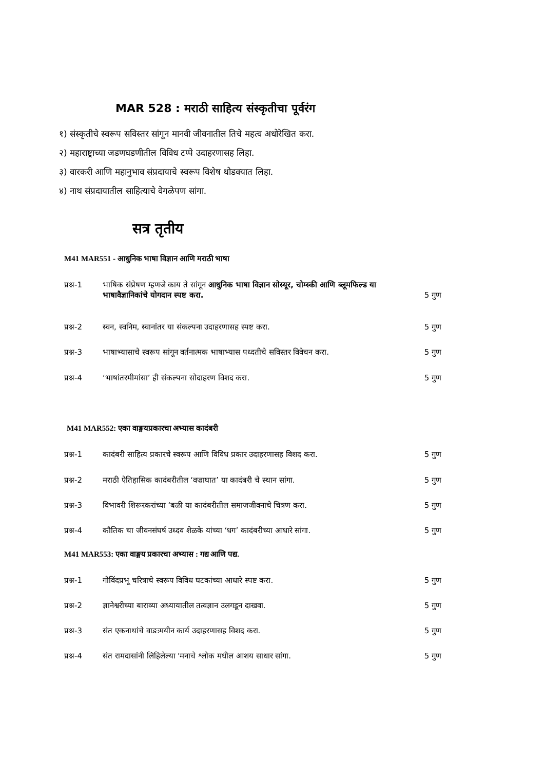MAR 528 : मराठी साहित्य संस्कृतीचा पूर्वरंग
१) संस्कृतीचे स्वरूप सविस्तर सांगून मानवी जीवनातील तिचे महत्व अधोरेखित करा.
२) महाराष्ट्राच्या जडणघडणीतील विविध टप्पे उदाहरणासह लिहा.
३) वारकरी आणि महानुभाव संप्रदायाचे स्वरूप विशेष थोडक्यात लिहा.
४) नाथ संप्रदायातील साहित्याचे वेगळेपण सांगा.
सत्र तृतीय
M41 MAR551 - आधुनिक भाषा विज्ञान आणि मराठी भाषा
प्रश्न-1 भाषिक संप्रेषण म्हणजे काय ते सांगून आधुनिक भाषा विज्ञान सोस्यूर, चोम्स्की आणि ब्लूमफिल्ड या भाषावैज्ञानिकांचे योगदान स्पष्ट करा. 5 गुण
प्रश्न-2 स्वन, स्वनिम, स्वानांतर या संकल्पना उदाहरणासह स्पष्ट करा. 5 गुण
प्रश्न-3 भाषाभ्यासाचे स्वरूप सांगून वर्तनात्मक भाषाभ्यास पध्दतीचे सविस्तर विवेचन करा. 5 गुण
प्रश्न-4 ‘भाषांतरमीमांसा’ ही संकल्पना सोदाहरण विशद करा. 5 गुण
M41 MAR552: एका वाङ्मयप्रकारचा अभ्यास कादंबरी
प्रश्न-1 कादंबरी साहित्य प्रकारचे स्वरूप आणि विविध प्रकार उदाहरणासह विशद करा. 5 गुण
प्रश्न-2 मराठी ऐतिहासिक कादंबरीतील ‘वज्राघात’ या कादंबरी चे स्थान सांगा. 5 गुण
प्रश्न-3 विभावरी शिरूरकरांच्या ‘बळी या कादंबरीतील समाजजीवनाचे चित्रण करा. 5 गुण
प्रश्न-4 कौतिक चा जीवनसंघर्ष उध्दव शेळके यांच्या ‘धग’ कादंबरीच्या आधारे सांगा. 5 गुण
M41 MAR553: एका वाङ्मय प्रकारचा अभ्यास : गद्य आणि पद्य.
प्रश्न-1 गोविंदप्रभू चरित्राचे स्वरूप विविध घटकांच्या आधारे स्पष्ट करा. 5 गुण
प्रश्न-2 ज्ञानेश्वरीच्या बाराव्या अध्यायातील तत्वज्ञान उलगडून दाखवा. 5 गुण
प्रश्न-3 संत एकनाथांचे वाङःमयीन कार्य उदाहरणासह विशद करा. 5 गुण
प्रश्न-4 संत रामदासांनी लिहिलेल्या 'मनाचे श्लोक मधील आशय साधार सांगा. 5 गुण